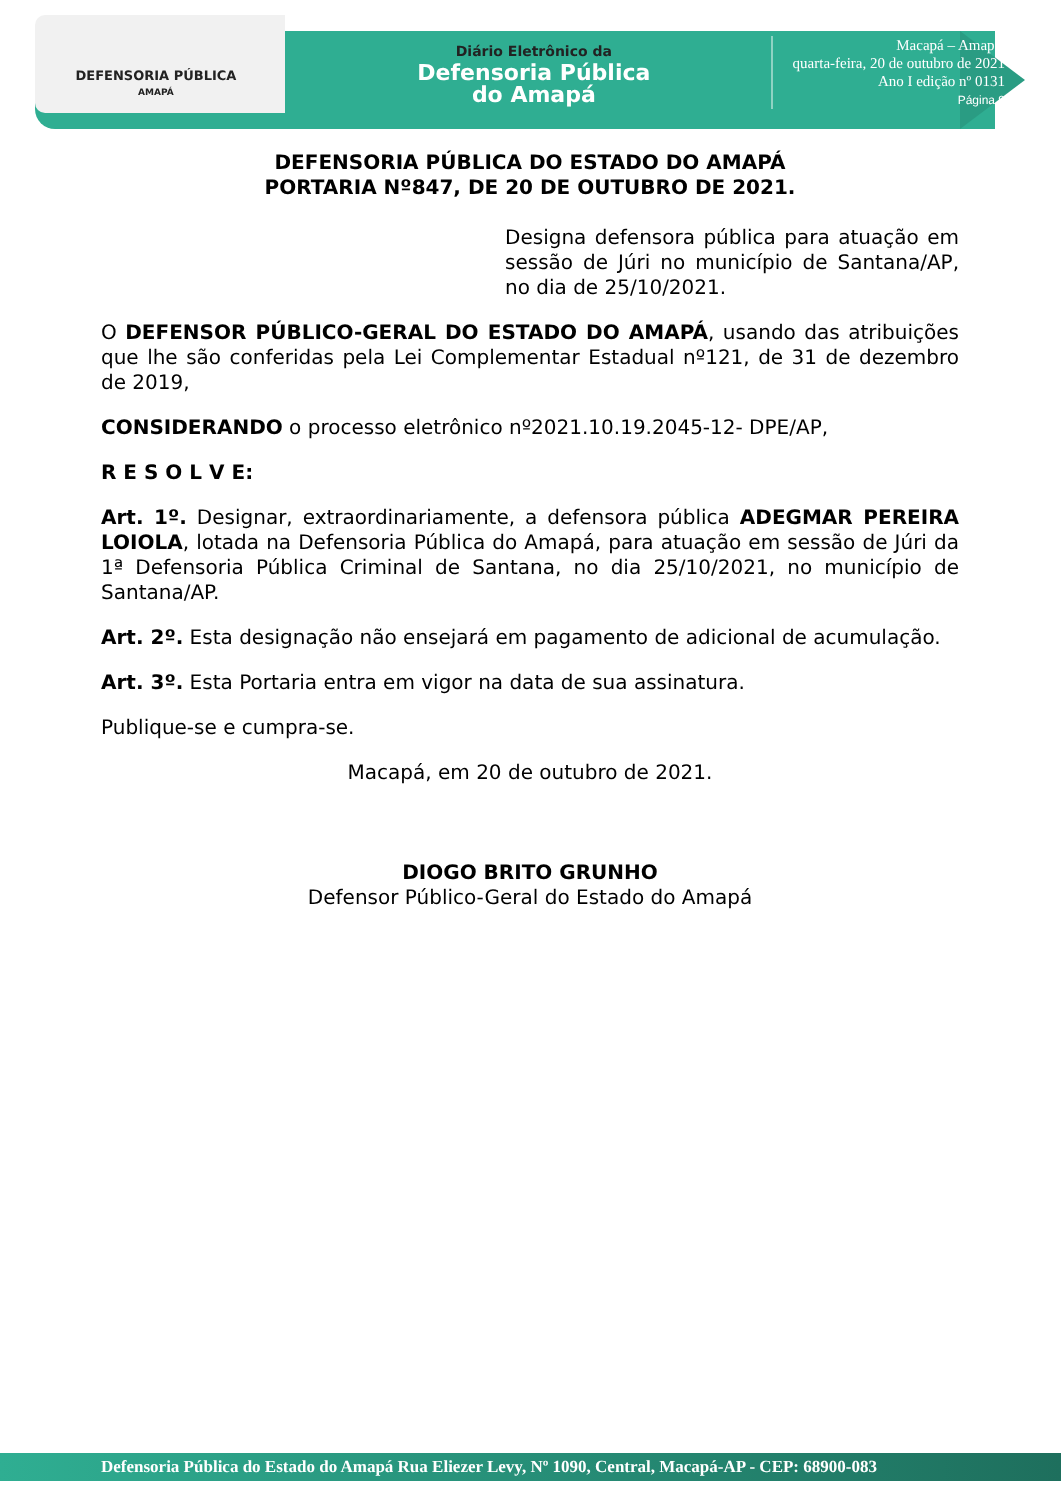DEFENSORIA PÚBLICA
AMAPÁ
Diário Eletrônico da
Defensoria Pública
do Amapá
Macapá – Amapá,
quarta-feira, 20 de outubro de 2021
Ano I edição nº 0131
Página 9
DEFENSORIA PÚBLICA DO ESTADO DO AMAPÁ
PORTARIA Nº847, DE 20 DE OUTUBRO DE 2021.
Designa defensora pública para atuação em sessão de Júri no município de Santana/AP, no dia de 25/10/2021.
O DEFENSOR PÚBLICO-GERAL DO ESTADO DO AMAPÁ, usando das atribuições que lhe são conferidas pela Lei Complementar Estadual nº121, de 31 de dezembro de 2019,
CONSIDERANDO o processo eletrônico nº2021.10.19.2045-12- DPE/AP,
R E S O L V E:
Art. 1º. Designar, extraordinariamente, a defensora pública ADEGMAR PEREIRA LOIOLA, lotada na Defensoria Pública do Amapá, para atuação em sessão de Júri da 1ª Defensoria Pública Criminal de Santana, no dia 25/10/2021, no município de Santana/AP.
Art. 2º. Esta designação não ensejará em pagamento de adicional de acumulação.
Art. 3º. Esta Portaria entra em vigor na data de sua assinatura.
Publique-se e cumpra-se.
Macapá, em 20 de outubro de 2021.
DIOGO BRITO GRUNHO
Defensor Público-Geral do Estado do Amapá
Defensoria Pública do Estado do Amapá Rua Eliezer Levy, Nº 1090, Central, Macapá-AP - CEP: 68900-083